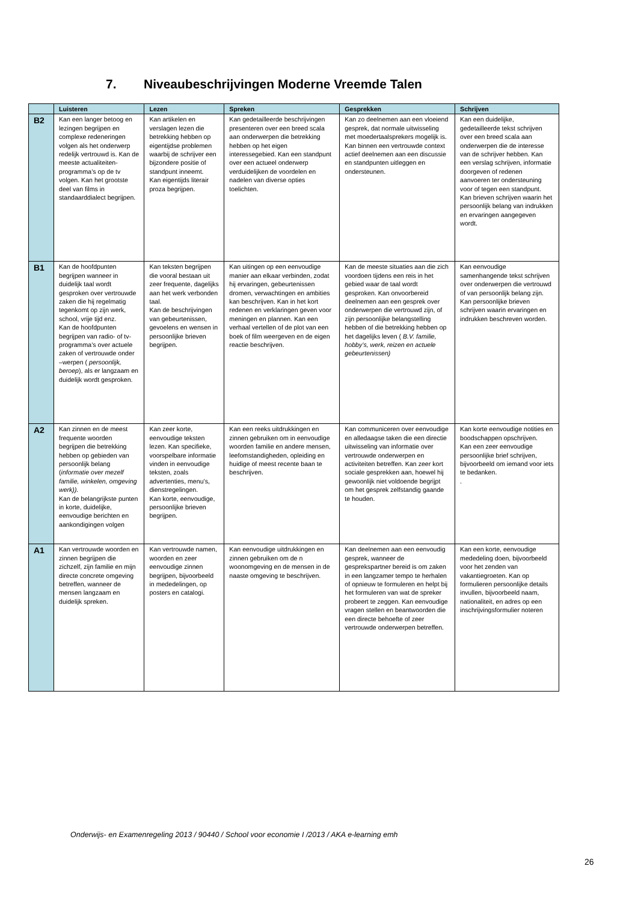7. Niveaubeschrijvingen Moderne Vreemde Talen
| | Luisteren | Lezen | Spreken | Gesprekken | Schrijven |
| --- | --- | --- | --- | --- | --- |
| B2 | Kan een langer betoog en lezingen begrijpen en complexe redeneringen volgen als het onderwerp redelijk vertrouwd is. Kan de meeste actualiteiten-programma’s op de tv volgen. Kan het grootste deel van films in standaarddialect begrijpen. | Kan artikelen en verslagen lezen die betrekking hebben op eigentijdse problemen waarbij de schrijver een bijzondere positie of standpunt inneemt. Kan eigentijds literair proza begrijpen. | Kan gedetailleerde beschrijvingen presenteren over een breed scala aan onderwerpen die betrekking hebben op het eigen interessegebied. Kan een standpunt over een actueel onderwerp verduidelijken de voordelen en nadelen van diverse opties toelichten. | Kan zo deelnemen aan een vloeiend gesprek, dat normale uitwisseling met moedertaalsprekers mogelijk is. Kan binnen een vertrouwde context actief deelnemen aan een discussie en standpunten uitleggen en ondersteunen. | Kan een duidelijke, gedetailleerde tekst schrijven over een breed scala aan onderwerpen die de interesse van de schrijver hebben. Kan een verslag schrijven, informatie doorgeven of redenen aanvoeren ter ondersteuning voor of tegen een standpunt. Kan brieven schrijven waarin het persoonlijk belang van indrukken en ervaringen aangegeven wordt. |
| B1 | Kan de hoofdpunten begrijpen wanneer in duidelijk taal wordt gesproken over vertrouwde zaken die hij regelmatig tegenkomt op zijn werk, school, vrije tijd enz. Kan de hoofdpunten begrijpen van radio- of tv-programma’s over actuele zaken of vertrouwde onder –werpen ( persoonlijk, beroep ), als er langzaam en duidelijk wordt gesproken. | Kan teksten begrijpen die vooral bestaan uit zeer frequente, dagelijks aan het werk verbonden taal. Kan de beschrijvingen van gebeurtenissen, gevoelens en wensen in persoonlijke brieven begrijpen. | Kan uitingen op een eenvoudige manier aan elkaar verbinden, zodat hij ervaringen, gebeurtenissen dromen, verwachtingen en ambities kan beschrijven. Kan in het kort redenen en verklaringen geven voor meningen en plannen. Kan een verhaal vertellen of de plot van een boek of film weergeven en de eigen reactie beschrijven. | Kan de meeste situaties aan die zich voordoen tijdens een reis in het gebied waar de taal wordt gesproken. Kan onvoorbereid deelnemen aan een gesprek over onderwerpen die vertrouwd zijn, of zijn persoonlijke belangstelling hebben of die betrekking hebben op het dagelijks leven ( B.V. familie, hobby’s, werk, reizen en actuele gebeurtenissen) | Kan eenvoudige samenhangende tekst schrijven over onderwerpen die vertrouwd of van persoonlijk belang zijn. Kan persoonlijke brieven schrijven waarin ervaringen en indrukken beschreven worden. |
| A2 | Kan zinnen en de meest frequente woorden begrijpen die betrekking hebben op gebieden van persoonlijk belang ( informatie over mezelf familie, winkelen, omgeving werk)). Kan de belangrijkste punten in korte, duidelijke, eenvoudige berichten en aankondigingen volgen | Kan zeer korte, eenvoudige teksten lezen. Kan specifieke, voorspelbare informatie vinden in eenvoudige teksten, zoals advertenties, menu’s, dienstregelingen. Kan korte, eenvoudige, persoonlijke brieven begrijpen. | Kan een reeks uitdrukkingen en zinnen gebruiken om in eenvoudige woorden familie en andere mensen, leefomstandigheden, opleiding en huidige of meest recente baan te beschrijven. | Kan communiceren over eenvoudige en alledaagse taken die een directie uitwisseling van informatie over vertrouwde onderwerpen en activiteiten betreffen. Kan zeer kort sociale gesprekken aan, hoewel hij gewoonlijk niet voldoende begrijpt om het gesprek zelfstandig gaande te houden. | Kan korte eenvoudige notities en boodschappen opschrijven. Kan een zeer eenvoudige persoonlijke brief schrijven, bijvoorbeeld om iemand voor iets te bedanken. . |
| A1 | Kan vertrouwde woorden en zinnen begrijpen die zichzelf, zijn familie en mijn directe concrete omgeving betreffen, wanneer de mensen langzaam en duidelijk spreken. | Kan vertrouwde namen, woorden en zeer eenvoudige zinnen begrijpen, bijvoorbeeld in mededelingen, op posters en catalogi. | Kan eenvoudige uitdrukkingen en zinnen gebruiken om de n woonomgeving en de mensen in de naaste omgeving te beschrijven. | Kan deelnemen aan een eenvoudig gesprek, wanneer de gesprekspartner bereid is om zaken in een langzamer tempo te herhalen of opnieuw te formuleren en helpt bij het formuleren van wat de spreker probeert te zeggen. Kan eenvoudige vragen stellen en beantwoorden die een directe behoefte of zeer vertrouwde onderwerpen betreffen. | Kan een korte, eenvoudige mededeling doen, bijvoorbeeld voor het zenden van vakantiegroeten. Kan op formulieren persoonlijke details invullen, bijvoorbeeld naam, nationaliteit, en adres op een inschrijvingsformulier noteren |
Onderwijs- en Examenregeling 2013 / 90440 / School voor economie I /2013 / AKA e-learning emh
26